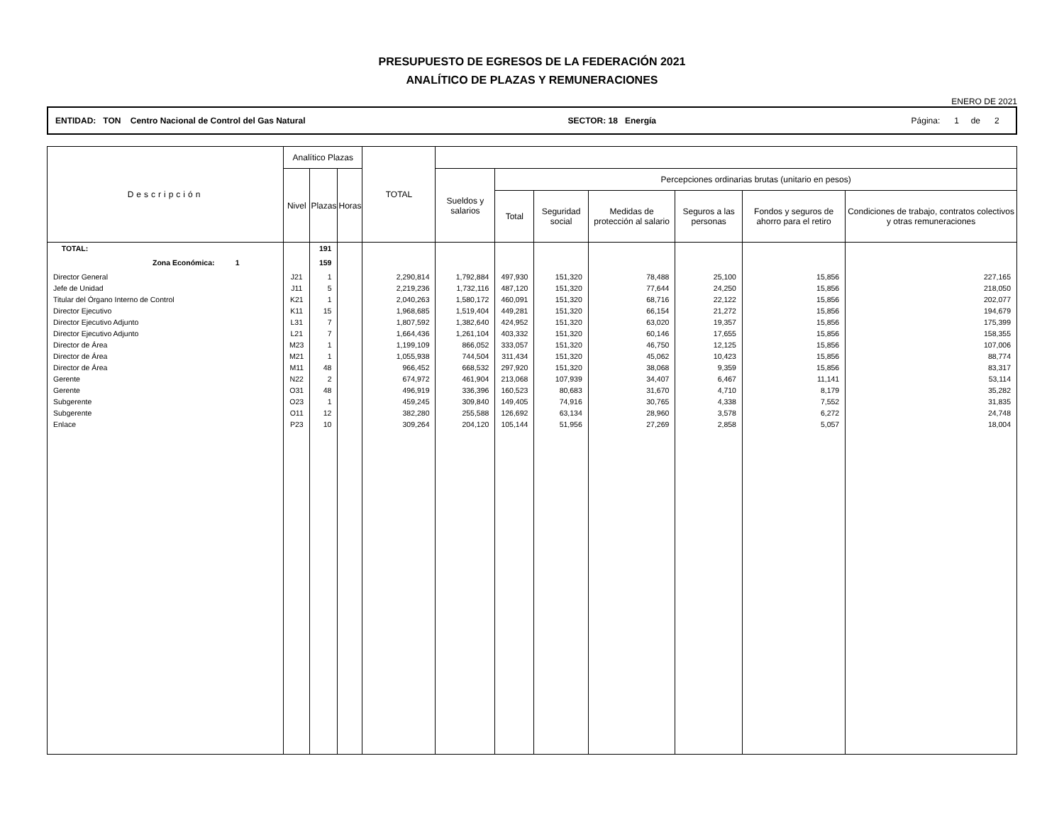PRESUPUESTO DE EGRESOS DE LA FEDERACIÓN 2021
ANALÍTICO DE PLAZAS Y REMUNERACIONES
ENERO DE 2021
ENTIDAD: TON Centro Nacional de Control del Gas Natural SECTOR: 18 Energía Página: 1 de 2
| Descripción | Analítico Plazas | | | TOTAL | | | | | | | |
| --- | --- | --- | --- | --- | --- | --- | --- | --- | --- | --- | --- |
| | Nivel | Plazas | Horas | | Sueldos y salarios | Percepciones ordinarias brutas (unitario en pesos) | | | | | |
| | | | | | | Total | Seguridad social | Medidas de protección al salario | Seguros a las personas | Fondos y seguros de ahorro para el retiro | Condiciones de trabajo, contratos colectivos y otras remuneraciones |
| TOTAL: | | 191 | | | | | | | | | |
| Zona Económica: 1 | | 159 | | | | | | | | | |
| Director General | J21 | 1 | | 2,290,814 | 1,792,884 | 497,930 | 151,320 | 78,488 | 25,100 | 15,856 | 227,165 |
| Jefe de Unidad | J11 | 5 | | 2,219,236 | 1,732,116 | 487,120 | 151,320 | 77,644 | 24,250 | 15,856 | 218,050 |
| Titular del Órgano Interno de Control | K21 | 1 | | 2,040,263 | 1,580,172 | 460,091 | 151,320 | 68,716 | 22,122 | 15,856 | 202,077 |
| Director Ejecutivo | K11 | 15 | | 1,968,685 | 1,519,404 | 449,281 | 151,320 | 66,154 | 21,272 | 15,856 | 194,679 |
| Director Ejecutivo Adjunto | L31 | 7 | | 1,807,592 | 1,382,640 | 424,952 | 151,320 | 63,020 | 19,357 | 15,856 | 175,399 |
| Director Ejecutivo Adjunto | L21 | 7 | | 1,664,436 | 1,261,104 | 403,332 | 151,320 | 60,146 | 17,655 | 15,856 | 158,355 |
| Director de Área | M23 | 1 | | 1,199,109 | 866,052 | 333,057 | 151,320 | 46,750 | 12,125 | 15,856 | 107,006 |
| Director de Área | M21 | 1 | | 1,055,938 | 744,504 | 311,434 | 151,320 | 45,062 | 10,423 | 15,856 | 88,774 |
| Director de Área | M11 | 48 | | 966,452 | 668,532 | 297,920 | 151,320 | 38,068 | 9,359 | 15,856 | 83,317 |
| Gerente | N22 | 2 | | 674,972 | 461,904 | 213,068 | 107,939 | 34,407 | 6,467 | 11,141 | 53,114 |
| Gerente | O31 | 48 | | 496,919 | 336,396 | 160,523 | 80,683 | 31,670 | 4,710 | 8,179 | 35,282 |
| Subgerente | O23 | 1 | | 459,245 | 309,840 | 149,405 | 74,916 | 30,765 | 4,338 | 7,552 | 31,835 |
| Subgerente | O11 | 12 | | 382,280 | 255,588 | 126,692 | 63,134 | 28,960 | 3,578 | 6,272 | 24,748 |
| Enlace | P23 | 10 | | 309,264 | 204,120 | 105,144 | 51,956 | 27,269 | 2,858 | 5,057 | 18,004 |